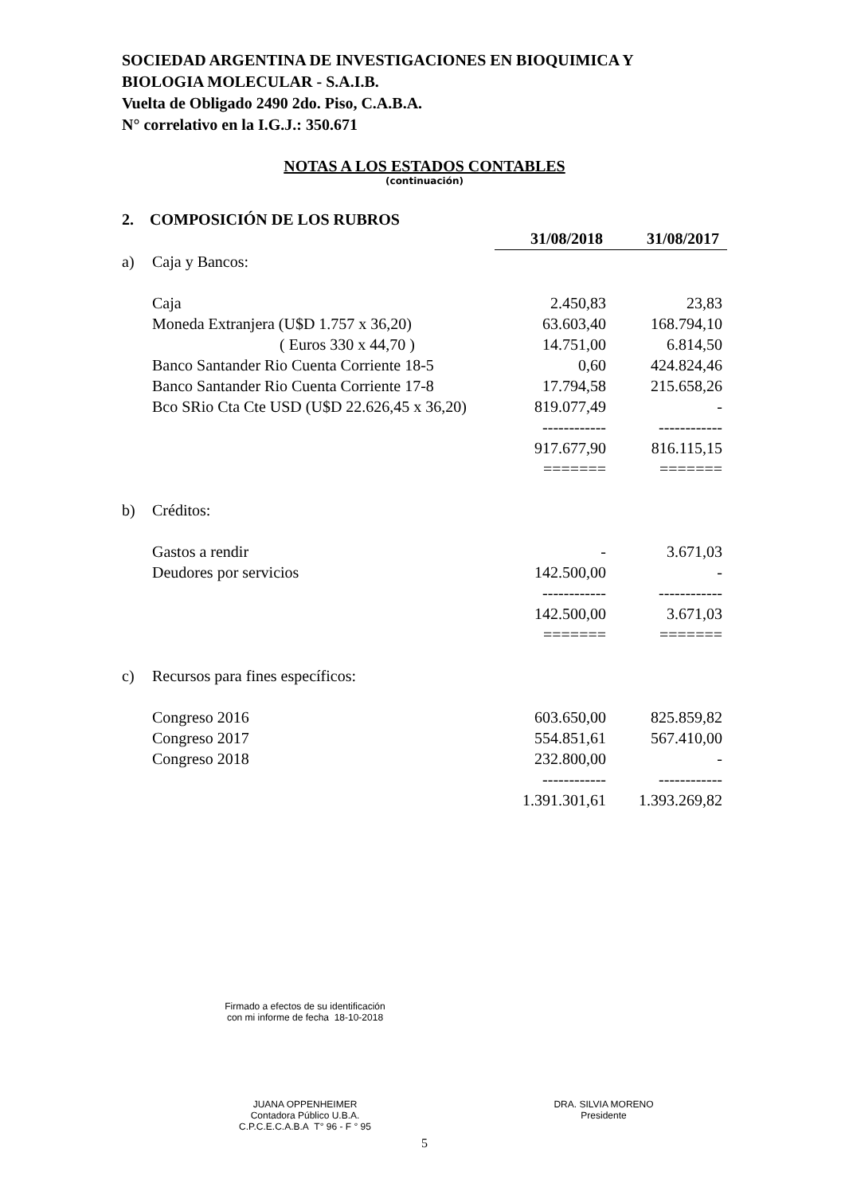SOCIEDAD ARGENTINA DE INVESTIGACIONES EN BIOQUIMICA Y
BIOLOGIA MOLECULAR - S.A.I.B.
Vuelta de Obligado 2490 2do. Piso, C.A.B.A.
N° correlativo en la I.G.J.: 350.671
NOTAS A LOS ESTADOS CONTABLES
(continuación)
2. COMPOSICIÓN DE LOS RUBROS
| | | 31/08/2018 | 31/08/2017 |
| a) | Caja y Bancos: | | |
| | Caja | 2.450,83 | 23,83 |
| | Moneda Extranjera (U$D 1.757 x 36,20) | 63.603,40 | 168.794,10 |
| | ( Euros 330 x 44,70 ) | 14.751,00 | 6.814,50 |
| | Banco Santander Rio Cuenta Corriente 18-5 | 0,60 | 424.824,46 |
| | Banco Santander Rio Cuenta Corriente 17-8 | 17.794,58 | 215.658,26 |
| | Bco SRio Cta Cte USD (U$D 22.626,45 x 36,20) | 819.077,49 | - |
| | | ------------ | ------------ |
| | | 917.677,90 | 816.115,15 |
| | | ======= | ======= |
| b) | Créditos: | | |
| | Gastos a rendir | - | 3.671,03 |
| | Deudores por servicios | 142.500,00 | - |
| | | ------------ | ------------ |
| | | 142.500,00 | 3.671,03 |
| | | ======= | ======= |
| c) | Recursos para fines específicos: | | |
| | Congreso 2016 | 603.650,00 | 825.859,82 |
| | Congreso 2017 | 554.851,61 | 567.410,00 |
| | Congreso 2018 | 232.800,00 | - |
| | | ------------ | ------------ |
| | | 1.391.301,61 | 1.393.269,82 |
Firmado a efectos de su identificación
con mi informe de fecha 18-10-2018
JUANA OPPENHEIMER
Contadora Público U.B.A.
C.P.C.E.C.A.B.A T° 96 - F ° 95
DRA. SILVIA MORENO
Presidente
5